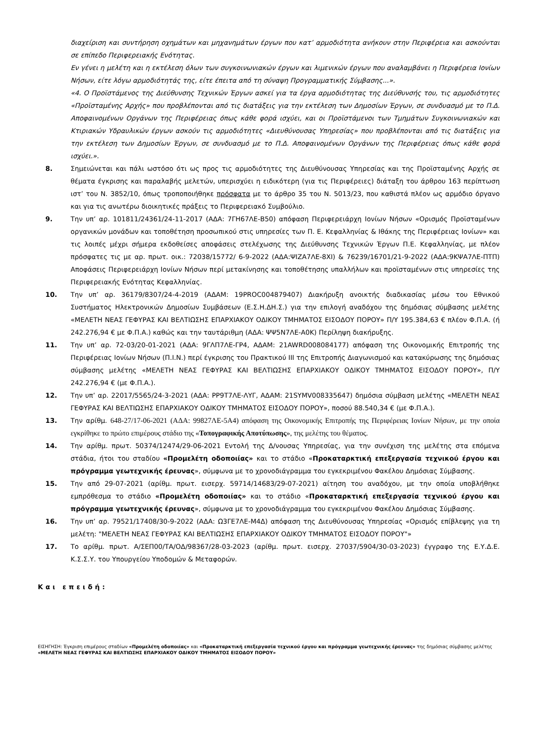διαχείριση και συντήρηση οχημάτων και μηχανημάτων έργων που κατ’ αρμοδιότητα ανήκουν στην Περιφέρεια και ασκούνται σε επίπεδο Περιφερειακής Ενότητας.
Εν γένει η μελέτη και η εκτέλεση όλων των συγκοινωνιακών έργων και λιμενικών έργων που αναλαμβάνει η Περιφέρεια Ιονίων Νήσων, είτε λόγω αρμοδιότητάς της, είτε έπειτα από τη σύναψη Προγραμματικής Σύμβασης...».
«4. Ο Προϊστάμενος της Διεύθυνσης Τεχνικών Έργων ασκεί για τα έργα αρμοδιότητας της Διεύθυνσής του, τις αρμοδιότητες «Προϊσταμένης Αρχής» που προβλέπονται από τις διατάξεις για την εκτέλεση των Δημοσίων Έργων, σε συνδυασμό με το Π.Δ. Αποφαινομένων Οργάνων της Περιφέρειας όπως κάθε φορά ισχύει, και οι Προϊστάμενοι των Τμημάτων Συγκοινωνιακών και Κτιριακών Υδραυλικών έργων ασκούν τις αρμοδιότητες «Διευθύνουσας Υπηρεσίας» που προβλέπονται από τις διατάξεις για την εκτέλεση των Δημοσίων Έργων, σε συνδυασμό με το Π.Δ. Αποφαινομένων Οργάνων της Περιφέρειας όπως κάθε φορά ισχύει.».
8. Σημειώνεται και πάλι ωστόσο ότι ως προς τις αρμοδιότητες της Διευθύνουσας Υπηρεσίας και της Προϊσταμένης Αρχής σε θέματα έγκρισης και παραλαβής μελετών, υπερισχύει η ειδικότερη (για τις Περιφέρειες) διάταξη του άρθρου 163 περίπτωση ιστ’ του Ν. 3852/10, όπως τροποποιήθηκε πρόσφατα με το άρθρο 35 του Ν. 5013/23, που καθιστά πλέον ως αρμόδιο όργανο και για τις ανωτέρω διοικητικές πράξεις το Περιφερειακό Συμβούλιο.
9. Την υπ’ αρ. 101811/24361/24-11-2017 (ΑΔΑ: 7ΓΗ67ΛΕ-Β50) απόφαση Περιφερειάρχη Ιονίων Νήσων «Ορισμός Προϊσταμένων οργανικών μονάδων και τοποθέτηση προσωπικού στις υπηρεσίες των Π. Ε. Κεφαλληνίας & Ιθάκης της Περιφέρειας Ιονίων» και τις λοιπές μέχρι σήμερα εκδοθείσες αποφάσεις στελέχωσης της Διεύθυνσης Τεχνικών Έργων Π.Ε. Κεφαλληνίας, με πλέον πρόσφατες τις με αρ. πρωτ. οικ.: 72038/15772/ 6-9-2022 (ΑΔΑ:ΨΙΖΑ7ΛΕ-8ΧΙ) & 76239/16701/21-9-2022 (ΑΔΑ:9ΚΨΑ7ΛΕ-ΠΤΠ) Αποφάσεις Περιφερειάρχη Ιονίων Νήσων περί μετακίνησης και τοποθέτησης υπαλλήλων και προϊσταμένων στις υπηρεσίες της Περιφερειακής Ενότητας Κεφαλληνίας.
10. Την υπ’ αρ. 36179/8307/24-4-2019 (ΑΔΑΜ: 19PROC004879407) Διακήρυξη ανοικτής διαδικασίας μέσω του Εθνικού Συστήματος Ηλεκτρονικών Δημοσίων Συμβάσεων (Ε.Σ.Η.ΔΗ.Σ.) για την επιλογή αναδόχου της δημόσιας σύμβασης μελέτης «ΜΕΛΕΤΗ ΝΕΑΣ ΓΕΦΥΡΑΣ ΚΑΙ ΒΕΛΤΙΩΣΗΣ ΕΠΑΡΧΙΑΚΟΥ ΟΔΙΚΟΥ ΤΜΗΜΑΤΟΣ ΕΙΣΟΔΟΥ ΠΟΡΟΥ» Π/Υ 195.384,63 € πλέον Φ.Π.Α. (ή 242.276,94 € με Φ.Π.Α.) καθώς και την ταυτάριθμη (ΑΔΑ: ΨΨ5Ν7ΛΕ-Α0Κ) Περίληψη διακήρυξης.
11. Την υπ’ αρ. 72-03/20-01-2021 (ΑΔΑ: 9ΓΛΠ7ΛΕ-ΓΡ4, ΑΔΑΜ: 21AWRD008084177) απόφαση της Οικονομικής Επιτροπής της Περιφέρειας Ιονίων Νήσων (Π.Ι.Ν.) περί έγκρισης του Πρακτικού ΙΙΙ της Επιτροπής Διαγωνισμού και κατακύρωσης της δημόσιας σύμβασης μελέτης «ΜΕΛΕΤΗ ΝΕΑΣ ΓΕΦΥΡΑΣ ΚΑΙ ΒΕΛΤΙΩΣΗΣ ΕΠΑΡΧΙΑΚΟΥ ΟΔΙΚΟΥ ΤΜΗΜΑΤΟΣ ΕΙΣΟΔΟΥ ΠΟΡΟΥ», Π/Υ 242.276,94 € (με Φ.Π.Α.).
12. Την υπ’ αρ. 22017/5565/24-3-2021 (ΑΔΑ: ΡΡ9Τ7ΛΕ-ΛΥΓ, ΑΔΑΜ: 21SYMV008335647) δημόσια σύμβαση μελέτης «ΜΕΛΕΤΗ ΝΕΑΣ ΓΕΦΥΡΑΣ ΚΑΙ ΒΕΛΤΙΩΣΗΣ ΕΠΑΡΧΙΑΚΟΥ ΟΔΙΚΟΥ ΤΜΗΜΑΤΟΣ ΕΙΣΟΔΟΥ ΠΟΡΟΥ», ποσού 88.540,34 € (με Φ.Π.Α.).
13. Την αρίθμ. 648-27/17-06-2021 (ΑΔΑ: 99827ΛΕ-5Α4) απόφαση της Οικονομικής Επιτροπής της Περιφέρειας Ιονίων Νήσων, με την οποία εγκρίθηκε το πρώτο επιμέρους στάδιο της «Τοπογραφικής Αποτύπωσης», της μελέτης του θέματος.
14. Την αρίθμ. πρωτ. 50374/12474/29-06-2021 Εντολή της Δ/νουσας Υπηρεσίας, για την συνέχιση της μελέτης στα επόμενα στάδια, ήτοι του σταδίου «Προμελέτη οδοποιίας» και το στάδιο «Προκαταρκτική επεξεργασία τεχνικού έργου και πρόγραμμα γεωτεχνικής έρευνας», σύμφωνα με το χρονοδιάγραμμα του εγκεκριμένου Φακέλου Δημόσιας Σύμβασης.
15. Την από 29-07-2021 (αρίθμ. πρωτ. εισερχ. 59714/14683/29-07-2021) αίτηση του αναδόχου, με την οποία υποβλήθηκε εμπρόθεσμα το στάδιο «Προμελέτη οδοποιίας» και το στάδιο «Προκαταρκτική επεξεργασία τεχνικού έργου και πρόγραμμα γεωτεχνικής έρευνας», σύμφωνα με το χρονοδιάγραμμα του εγκεκριμένου Φακέλου Δημόσιας Σύμβασης.
16. Την υπ’ αρ. 79521/17408/30-9-2022 (ΑΔΑ: Ω3ΓΕ7ΛΕ-Μ4Δ) απόφαση της Διευθύνουσας Υπηρεσίας «Ορισμός επίβλεψης για τη μελέτη: "ΜΕΛΕΤΗ ΝΕΑΣ ΓΕΦΥΡΑΣ ΚΑΙ ΒΕΛΤΙΩΣΗΣ ΕΠΑΡΧΙΑΚΟΥ ΟΔΙΚΟΥ ΤΜΗΜΑΤΟΣ ΕΙΣΟΔΟΥ ΠΟΡΟΥ"»
17. Το αρίθμ. πρωτ. Α/ΣΕΠ00/ΤΑ/ΟΔ/98367/28-03-2023 (αρίθμ. πρωτ. εισερχ. 27037/5904/30-03-2023) έγγραφο της Ε.Υ.Δ.Ε. Κ.Σ.Σ.Υ. του Υπουργείου Υποδομών & Μεταφορών.
Και επειδή:
ΕΙΣΗΓΗΣΗ: Έγκριση επιμέρους σταδίων «Προμελέτη οδοποιίας» και «Προκαταρκτική επεξεργασία τεχνικού έργου και πρόγραμμα γεωτεχνικής έρευνας» της δημόσιας σύμβασης μελέτης «ΜΕΛΕΤΗ ΝΕΑΣ ΓΕΦΥΡΑΣ ΚΑΙ ΒΕΛΤΙΩΣΗΣ ΕΠΑΡΧΙΑΚΟΥ ΟΔΙΚΟΥ ΤΜΗΜΑΤΟΣ ΕΙΣΟΔΟΥ ΠΟΡΟΥ»